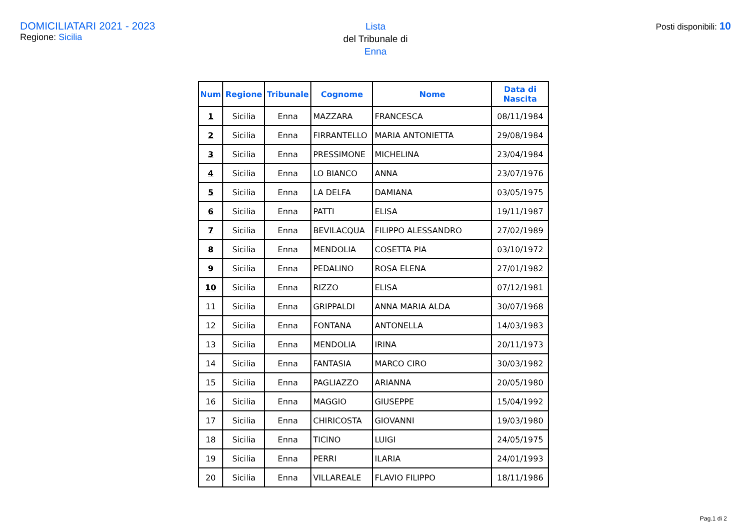DOMICILIATARI 2021 - 2023
Regione: Sicilia
Lista
del Tribunale di
Enna
Posti disponibili: 10
| Num | Regione | Tribunale | Cognome | Nome | Data di Nascita |
| --- | --- | --- | --- | --- | --- |
| 1 | Sicilia | Enna | MAZZARA | FRANCESCA | 08/11/1984 |
| 2 | Sicilia | Enna | FIRRANTELLO | MARIA ANTONIETTA | 29/08/1984 |
| 3 | Sicilia | Enna | PRESSIMONE | MICHELINA | 23/04/1984 |
| 4 | Sicilia | Enna | LO BIANCO | ANNA | 23/07/1976 |
| 5 | Sicilia | Enna | LA DELFA | DAMIANA | 03/05/1975 |
| 6 | Sicilia | Enna | PATTI | ELISA | 19/11/1987 |
| 7 | Sicilia | Enna | BEVILACQUA | FILIPPO ALESSANDRO | 27/02/1989 |
| 8 | Sicilia | Enna | MENDOLIA | COSETTA PIA | 03/10/1972 |
| 9 | Sicilia | Enna | PEDALINO | ROSA ELENA | 27/01/1982 |
| 10 | Sicilia | Enna | RIZZO | ELISA | 07/12/1981 |
| 11 | Sicilia | Enna | GRIPPALDI | ANNA MARIA ALDA | 30/07/1968 |
| 12 | Sicilia | Enna | FONTANA | ANTONELLA | 14/03/1983 |
| 13 | Sicilia | Enna | MENDOLIA | IRINA | 20/11/1973 |
| 14 | Sicilia | Enna | FANTASIA | MARCO CIRO | 30/03/1982 |
| 15 | Sicilia | Enna | PAGLIAZZO | ARIANNA | 20/05/1980 |
| 16 | Sicilia | Enna | MAGGIO | GIUSEPPE | 15/04/1992 |
| 17 | Sicilia | Enna | CHIRICOSTA | GIOVANNI | 19/03/1980 |
| 18 | Sicilia | Enna | TICINO | LUIGI | 24/05/1975 |
| 19 | Sicilia | Enna | PERRI | ILARIA | 24/01/1993 |
| 20 | Sicilia | Enna | VILLAREALE | FLAVIO FILIPPO | 18/11/1986 |
Pag.1 di 2